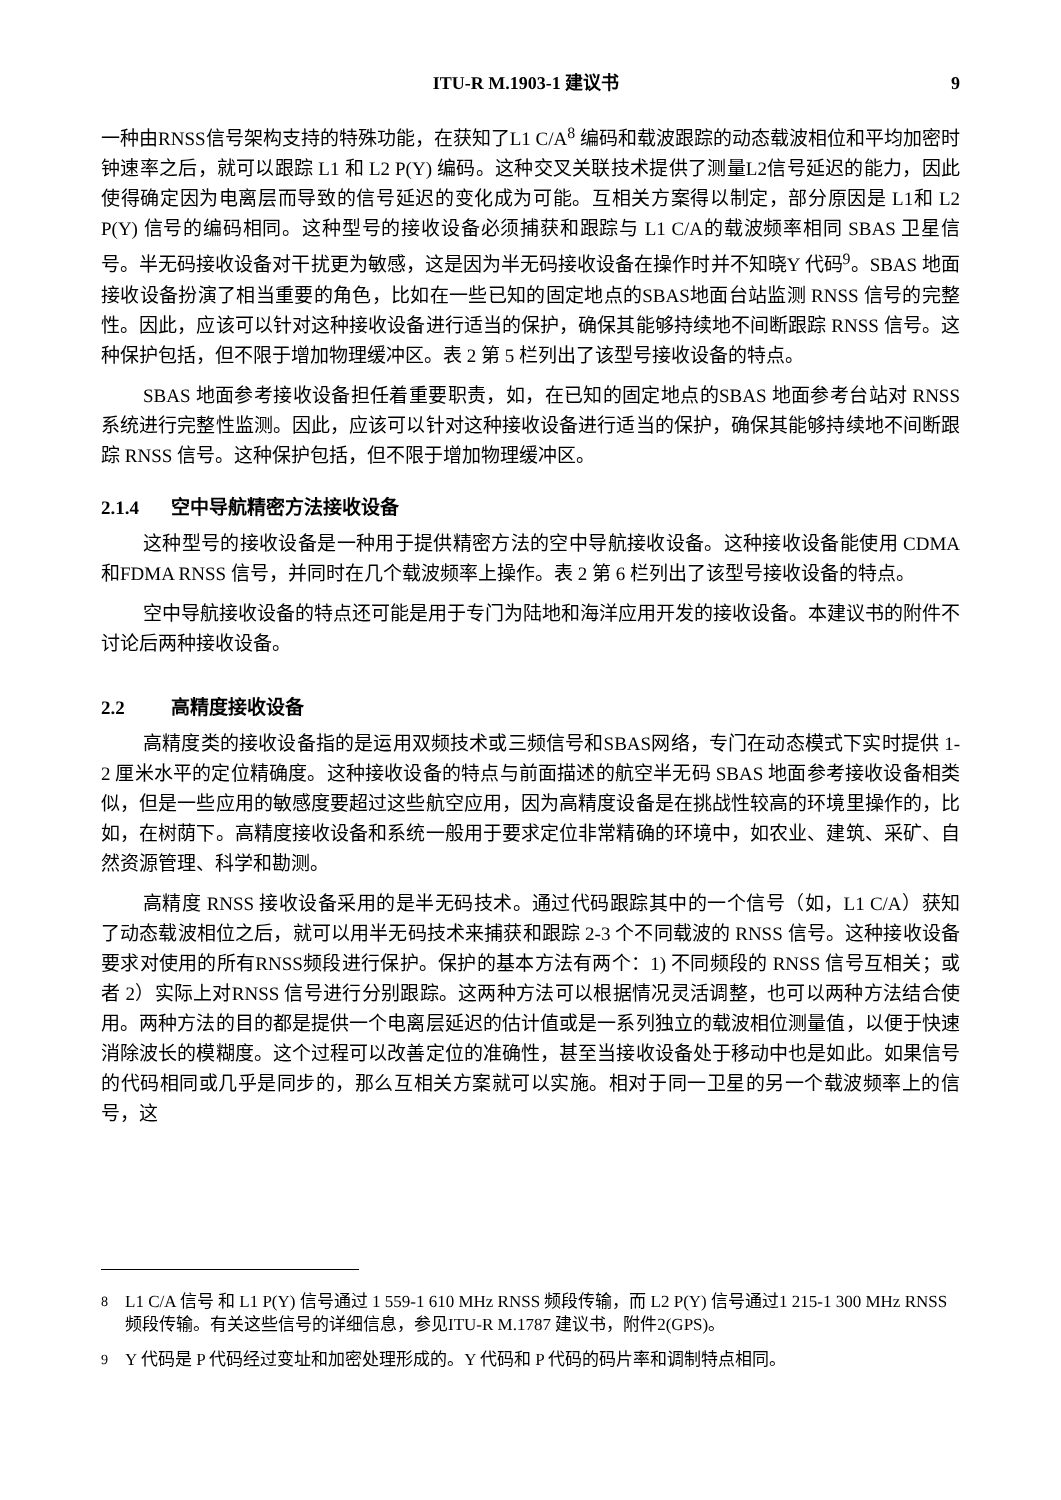ITU-R M.1903-1 建议书 9
一种由RNSS信号架构支持的特殊功能，在获知了L1 C/A<sup>8</sup> 编码和载波跟踪的动态载波相位和平均加密时钟速率之后，就可以跟踪 L1 和 L2 P(Y) 编码。这种交叉关联技术提供了测量L2信号延迟的能力，因此使得确定因为电离层而导致的信号延迟的变化成为可能。互相关方案得以制定，部分原因是 L1和 L2 P(Y) 信号的编码相同。这种型号的接收设备必须捕获和跟踪与 L1 C/A的载波频率相同 SBAS 卫星信号。半无码接收设备对干扰更为敏感，这是因为半无码接收设备在操作时并不知晓Y 代码<sup>9</sup>。SBAS 地面接收设备扮演了相当重要的角色，比如在一些已知的固定地点的SBAS地面台站监测 RNSS 信号的完整性。因此，应该可以针对这种接收设备进行适当的保护，确保其能够持续地不间断跟踪 RNSS 信号。这种保护包括，但不限于增加物理缓冲区。表 2 第 5 栏列出了该型号接收设备的特点。
SBAS 地面参考接收设备担任着重要职责，如，在已知的固定地点的SBAS 地面参考台站对 RNSS 系统进行完整性监测。因此，应该可以针对这种接收设备进行适当的保护，确保其能够持续地不间断跟踪 RNSS 信号。这种保护包括，但不限于增加物理缓冲区。
2.1.4 空中导航精密方法接收设备
这种型号的接收设备是一种用于提供精密方法的空中导航接收设备。这种接收设备能使用 CDMA和FDMA RNSS 信号，并同时在几个载波频率上操作。表 2 第 6 栏列出了该型号接收设备的特点。
空中导航接收设备的特点还可能是用于专门为陆地和海洋应用开发的接收设备。本建议书的附件不讨论后两种接收设备。
2.2 高精度接收设备
高精度类的接收设备指的是运用双频技术或三频信号和SBAS网络，专门在动态模式下实时提供 1-2 厘米水平的定位精确度。这种接收设备的特点与前面描述的航空半无码 SBAS 地面参考接收设备相类似，但是一些应用的敏感度要超过这些航空应用，因为高精度设备是在挑战性较高的环境里操作的，比如，在树荫下。高精度接收设备和系统一般用于要求定位非常精确的环境中，如农业、建筑、采矿、自然资源管理、科学和勘测。
高精度 RNSS 接收设备采用的是半无码技术。通过代码跟踪其中的一个信号（如，L1 C/A）获知了动态载波相位之后，就可以用半无码技术来捕获和跟踪 2-3 个不同载波的 RNSS 信号。这种接收设备要求对使用的所有RNSS频段进行保护。保护的基本方法有两个：1) 不同频段的 RNSS 信号互相关；或者 2）实际上对RNSS 信号进行分别跟踪。这两种方法可以根据情况灵活调整，也可以两种方法结合使用。两种方法的目的都是提供一个电离层延迟的估计值或是一系列独立的载波相位测量值，以便于快速消除波长的模糊度。这个过程可以改善定位的准确性，甚至当接收设备处于移动中也是如此。如果信号的代码相同或几乎是同步的，那么互相关方案就可以实施。相对于同一卫星的另一个载波频率上的信号，这
<sup>8</sup> L1 C/A 信号 和 L1 P(Y) 信号通过 1 559-1 610 MHz RNSS 频段传输，而 L2 P(Y) 信号通过1 215-1 300 MHz RNSS 频段传输。有关这些信号的详细信息，参见ITU-R M.1787 建议书，附件2(GPS)。
<sup>9</sup> Y 代码是 P 代码经过变址和加密处理形成的。Y 代码和 P 代码的码片率和调制特点相同。